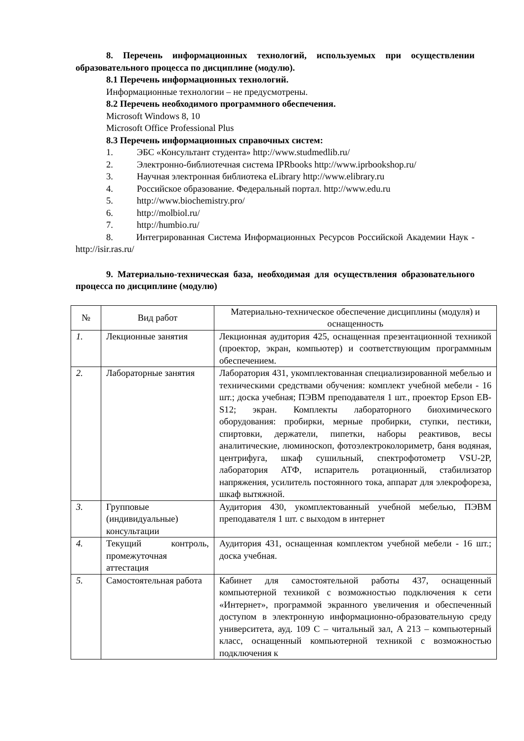8. Перечень информационных технологий, используемых при осуществлении образовательного процесса по дисциплине (модулю).
8.1 Перечень информационных технологий.
Информационные технологии – не предусмотрены.
8.2 Перечень необходимого программного обеспечения.
Microsoft Windows 8, 10
Microsoft Office Professional Plus
8.3 Перечень информационных справочных систем:
1. ЭБС «Консультант студента» http://www.studmedlib.ru/
2. Электронно-библиотечная система IPRbooks http://www.iprbookshop.ru/
3. Научная электронная библиотека eLibrary http://www.elibrary.ru
4. Российское образование. Федеральный портал. http://www.edu.ru
5. http://www.biochemistry.pro/
6. http://molbiol.ru/
7. http://humbio.ru/
8. Интегрированная Система Информационных Ресурсов Российской Академии Наук - http://isir.ras.ru/
9. Материально-техническая база, необходимая для осуществления образовательного процесса по дисциплине (модулю)
| № | Вид работ | Материально-техническое обеспечение дисциплины (модуля) и оснащенность |
| 1. | Лекционные занятия | Лекционная аудитория 425, оснащенная презентационной техникой (проектор, экран, компьютер) и соответствующим программным обеспечением. |
| 2. | Лабораторные занятия | Лаборатория 431, укомплектованная специализированной мебелью и техническими средствами обучения: комплект учебной мебели - 16 шт.; доска учебная; ПЭВМ преподавателя 1 шт., проектор Epson EB-S12; экран. Комплекты лабораторного биохимического оборудования: пробирки, мерные пробирки, ступки, пестики, спиртовки, держатели, пипетки, наборы реактивов, весы аналитические, люминоскоп, фотоэлектроколориметр, баня водяная, центрифуга, шкаф сушильный, спектрофотометр VSU-2P, лаборатория АТФ, испаритель ротационный, стабилизатор напряжения, усилитель постоянного тока, аппарат для элекрофореза, шкаф вытяжной. |
| 3. | Групповые (индивидуальные) консультации | Аудитория 430, укомплектованный учебной мебелью, ПЭВМ преподавателя 1 шт. с выходом в интернет |
| 4. | Текущий контроль, промежуточная аттестация | Аудитория 431, оснащенная комплектом учебной мебели - 16 шт.; доска учебная. |
| 5. | Самостоятельная работа | Кабинет для самостоятельной работы 437, оснащенный компьютерной техникой с возможностью подключения к сети «Интернет», программой экранного увеличения и обеспеченный доступом в электронную информационно-образовательную среду университета, ауд. 109 С – читальный зал, А 213 – компьютерный класс, оснащенный компьютерной техникой с возможностью подключения к |